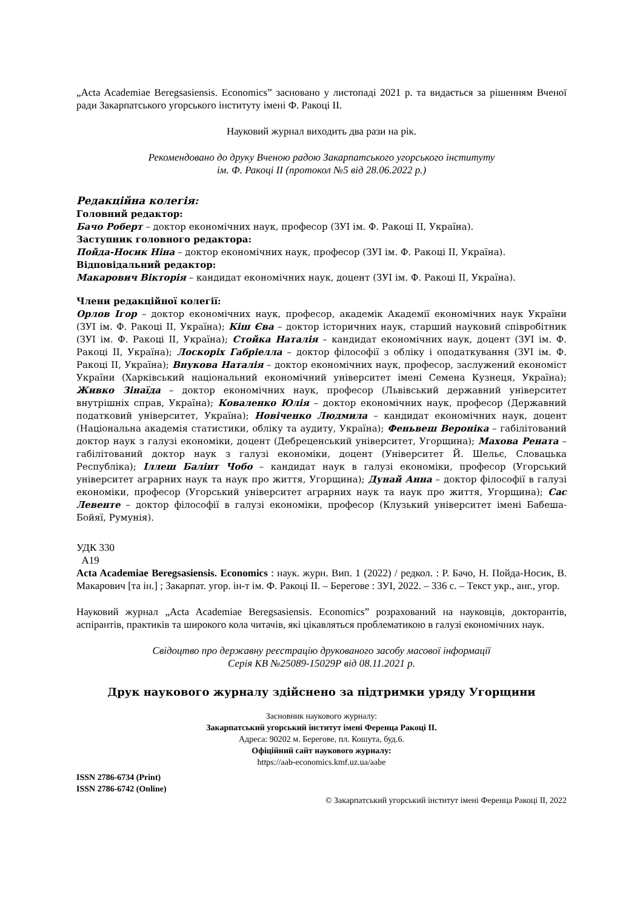„Acta Academiae Beregsasiensis. Economics” засновано у листопаді 2021 р. та видається за рішенням Вченої ради Закарпатського угорського інституту імені Ф. Ракоці ІІ.
Науковий журнал виходить два рази на рік.
Рекомендовано до друку Вченою радою Закарпатського угорського інституту
ім. Ф. Ракоці ІІ (протокол №5 від 28.06.2022 р.)
Редакційна колегія:
Головний редактор:
Бачо Роберт – доктор економічних наук, професор (ЗУІ ім. Ф. Ракоці ІІ, Україна).
Заступник головного редактора:
Пойда-Носик Ніна – доктор економічних наук, професор (ЗУІ ім. Ф. Ракоці ІІ, Україна).
Відповідальний редактор:
Макарович Вікторія – кандидат економічних наук, доцент (ЗУІ ім. Ф. Ракоці ІІ, Україна).
Члени редакційної колегії:
Орлов Ігор – доктор економічних наук, професор, академік Академії економічних наук України (ЗУІ ім. Ф. Ракоці ІІ, Україна); Кіш Єва – доктор історичних наук, старший науковий співробітник (ЗУІ ім. Ф. Ракоці ІІ, Україна); Стойка Наталія – кандидат економічних наук, доцент (ЗУІ ім. Ф. Ракоці ІІ, Україна); Лоскоріх Габріелла – доктор філософії з обліку і оподаткування (ЗУІ ім. Ф. Ракоці ІІ, Україна); Внукова Наталія – доктор економічних наук, професор, заслужений економіст України (Харківський національний економічний університет імені Семена Кузнеця, Україна); Живко Зінаїда – доктор економічних наук, професор (Львівський державний університет внутрішніх справ, Україна); Коваленко Юлія – доктор економічних наук, професор (Державний податковий університет, Україна); Новіченко Людмила – кандидат економічних наук, доцент (Національна академія статистики, обліку та аудиту, Україна); Феньвеш Вероніка – габілітований доктор наук з галузі економіки, доцент (Дебреценський університет, Угорщина); Махова Рената – габілітований доктор наук з галузі економіки, доцент (Університет Й. Шельє, Словацька Республіка); Іллеш Балінт Чобо – кандидат наук в галузі економіки, професор (Угорський університет аграрних наук та наук про життя, Угорщина); Дунай Анна – доктор філософії в галузі економіки, професор (Угорський університет аграрних наук та наук про життя, Угорщина); Сас Левенте – доктор філософії в галузі економіки, професор (Клузький університет імені Бабеша-Бойяї, Румунія).
УДК 330
А19
Acta Academiae Beregsasiensis. Economics : наук. журн. Вип. 1 (2022) / редкол. : Р. Бачо, Н. Пойда-Носик, В. Макарович [та ін.] ; Закарпат. угор. ін-т ім. Ф. Ракоці ІІ. – Берегове : ЗУІ, 2022. – 336 с. – Текст укр., анг., угор.
Науковий журнал „Acta Academiae Beregsasiensis. Economics” розрахований на науковців, докторантів, аспірантів, практиків та широкого кола читачів, які цікавляться проблематикою в галузі економічних наук.
Свідоцтво про державну реєстрацію друкованого засобу масової інформації
Серія КВ №25089-15029Р від 08.11.2021 р.
Друк наукового журналу здійснено за підтримки уряду Угорщини
Засновник наукового журналу:
Закарпатський угорський інститут імені Ференца Ракоці ІІ.
Адреса: 90202 м. Берегове, пл. Кошута, буд.6.
Офіційний сайт наукового журналу:
https://aab-economics.kmf.uz.ua/aabe
ISSN 2786-6734 (Print)
ISSN 2786-6742 (Online)
© Закарпатський угорський інститут імені Ференца Ракоці ІІ, 2022